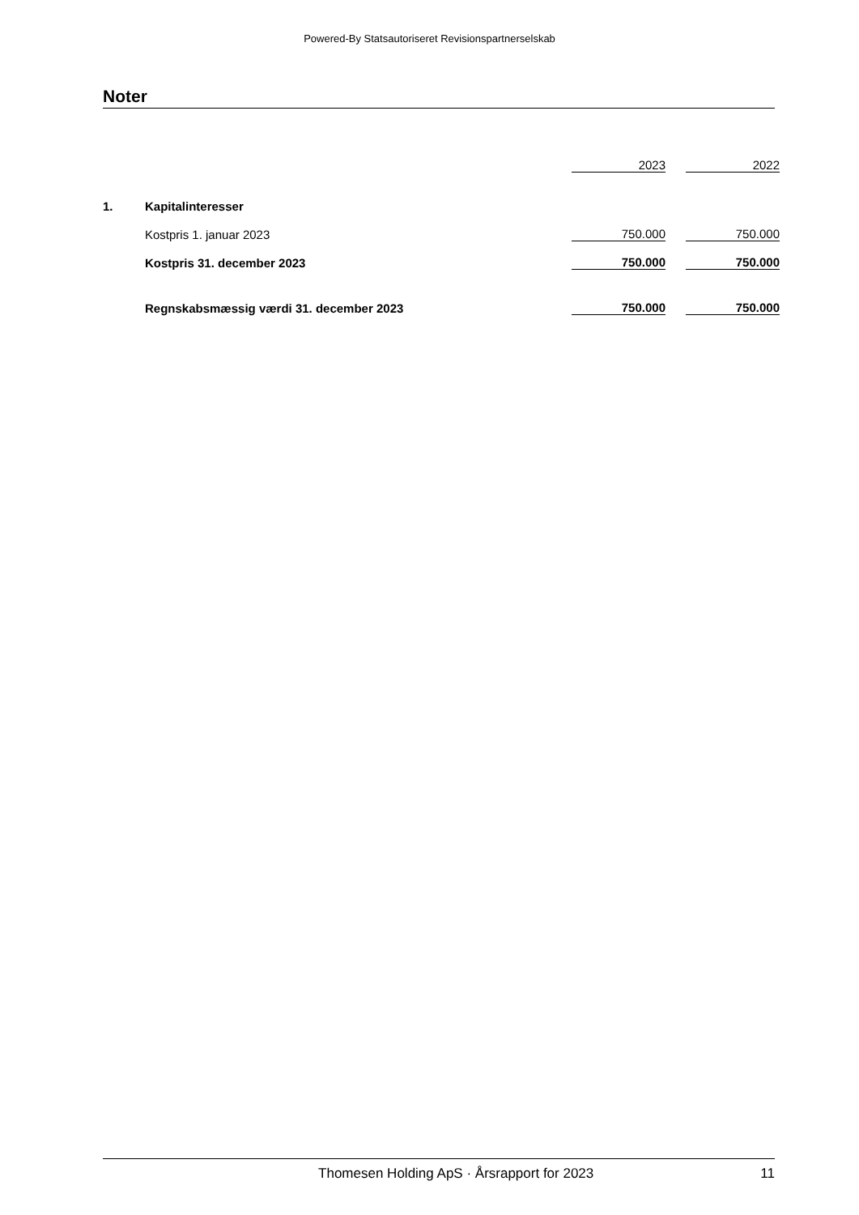Powered-By Statsautoriseret Revisionspartnerselskab
Noter
| | | 2023 | | 2022 |
| --- | --- | --- | --- | --- |
| 1. | Kapitalinteresser | | | |
| | Kostpris 1. januar 2023 | 750.000 | | 750.000 |
| | Kostpris 31. december 2023 | 750.000 | | 750.000 |
| | Regnskabsmæssig værdi 31. december 2023 | 750.000 | | 750.000 |
Thomesen Holding ApS · Årsrapport for 2023 11